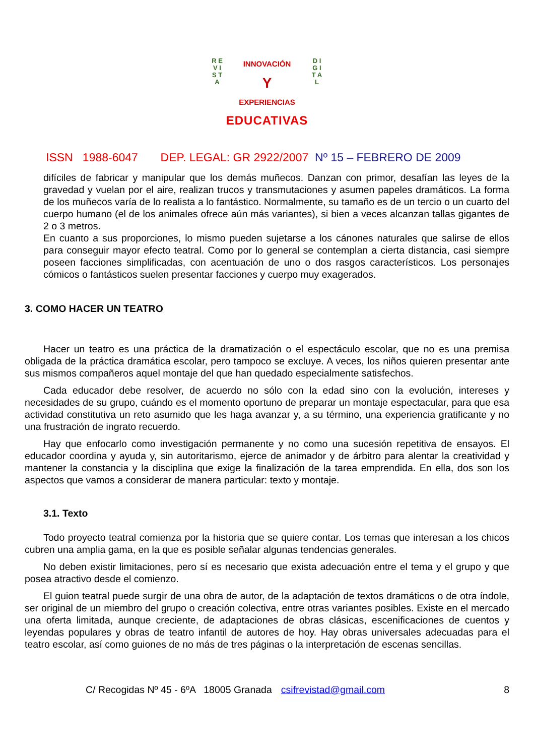R E V I S T A
D I G I T A L
INNOVACIÓN
Y
EXPERIENCIAS
EDUCATIVAS
ISSN 1988-6047 DEP. LEGAL: GR 2922/2007 Nº 15 – FEBRERO DE 2009
difíciles de fabricar y manipular que los demás muñecos. Danzan con primor, desafían las leyes de la gravedad y vuelan por el aire, realizan trucos y transmutaciones y asumen papeles dramáticos. La forma de los muñecos varía de lo realista a lo fantástico. Normalmente, su tamaño es de un tercio o un cuarto del cuerpo humano (el de los animales ofrece aún más variantes), si bien a veces alcanzan tallas gigantes de 2 o 3 metros.
En cuanto a sus proporciones, lo mismo pueden sujetarse a los cánones naturales que salirse de ellos para conseguir mayor efecto teatral. Como por lo general se contemplan a cierta distancia, casi siempre poseen facciones simplificadas, con acentuación de uno o dos rasgos característicos. Los personajes cómicos o fantásticos suelen presentar facciones y cuerpo muy exagerados.
3. COMO HACER UN TEATRO
Hacer un teatro es una práctica de la dramatización o el espectáculo escolar, que no es una premisa obligada de la práctica dramática escolar, pero tampoco se excluye. A veces, los niños quieren presentar ante sus mismos compañeros aquel montaje del que han quedado especialmente satisfechos.
Cada educador debe resolver, de acuerdo no sólo con la edad sino con la evolución, intereses y necesidades de su grupo, cuándo es el momento oportuno de preparar un montaje espectacular, para que esa actividad constitutiva un reto asumido que les haga avanzar y, a su término, una experiencia gratificante y no una frustración de ingrato recuerdo.
Hay que enfocarlo como investigación permanente y no como una sucesión repetitiva de ensayos. El educador coordina y ayuda y, sin autoritarismo, ejerce de animador y de árbitro para alentar la creatividad y mantener la constancia y la disciplina que exige la finalización de la tarea emprendida. En ella, dos son los aspectos que vamos a considerar de manera particular: texto y montaje.
3.1. Texto
Todo proyecto teatral comienza por la historia que se quiere contar. Los temas que interesan a los chicos cubren una amplia gama, en la que es posible señalar algunas tendencias generales.
No deben existir limitaciones, pero sí es necesario que exista adecuación entre el tema y el grupo y que posea atractivo desde el comienzo.
El guion teatral puede surgir de una obra de autor, de la adaptación de textos dramáticos o de otra índole, ser original de un miembro del grupo o creación colectiva, entre otras variantes posibles. Existe en el mercado una oferta limitada, aunque creciente, de adaptaciones de obras clásicas, escenificaciones de cuentos y leyendas populares y obras de teatro infantil de autores de hoy. Hay obras universales adecuadas para el teatro escolar, así como guiones de no más de tres páginas o la interpretación de escenas sencillas.
C/ Recogidas Nº 45 - 6ºA 18005 Granada csifrevistad@gmail.com 8